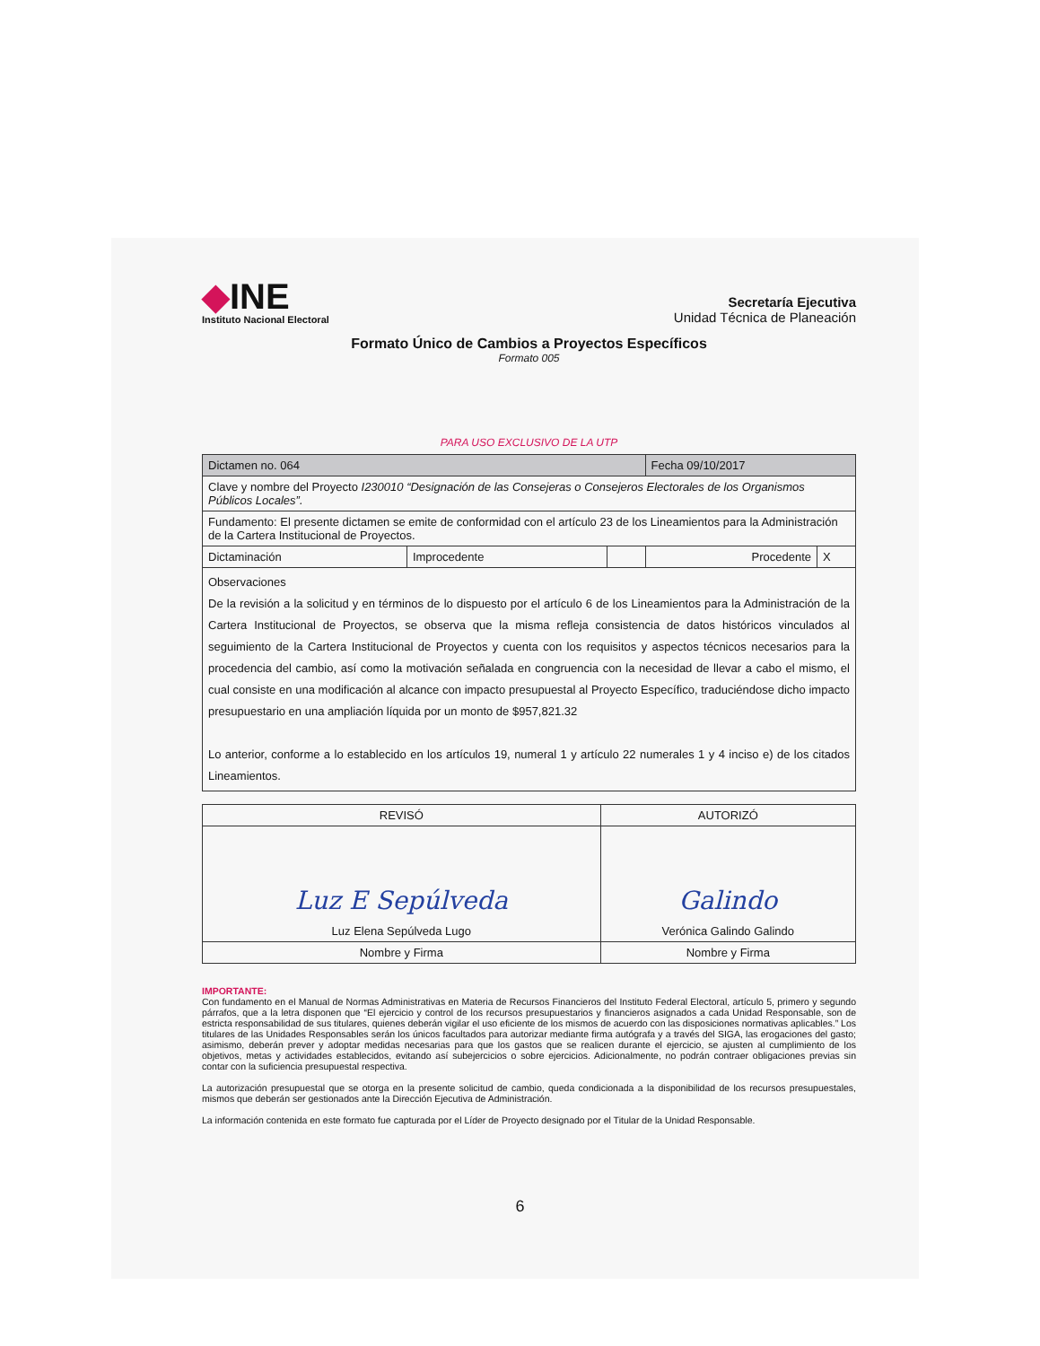◆INE
Instituto Nacional Electoral
Secretaría Ejecutiva
Unidad Técnica de Planeación
Formato Único de Cambios a Proyectos Específicos
Formato 005
PARA USO EXCLUSIVO DE LA UTP
| Dictamen no. 064 | | | Fecha 09/10/2017 | |
| Clave y nombre del Proyecto I230010 “Designación de las Consejeras o Consejeros Electorales de los Organismos Públicos Locales”. | | | | |
| Fundamento: El presente dictamen se emite de conformidad con el artículo 23 de los Lineamientos para la Administración de la Cartera Institucional de Proyectos. | | | | |
| Dictaminación | Improcedente | | Procedente | X |
| Observaciones De la revisión a la solicitud y en términos de lo dispuesto por el artículo 6 de los Lineamientos para la Administración de la Cartera Institucional de Proyectos, se observa que la misma refleja consistencia de datos históricos vinculados al seguimiento de la Cartera Institucional de Proyectos y cuenta con los requisitos y aspectos técnicos necesarios para la procedencia del cambio, así como la motivación señalada en congruencia con la necesidad de llevar a cabo el mismo, el cual consiste en una modificación al alcance con impacto presupuestal al Proyecto Específico, traduciéndose dicho impacto presupuestario en una ampliación líquida por un monto de $957,821.32 Lo anterior, conforme a lo establecido en los artículos 19, numeral 1 y artículo 22 numerales 1 y 4 inciso e) de los citados Lineamientos. | | | | |
| REVISÓ | AUTORIZÓ |
| Luz E Sepúlveda Luz Elena Sepúlveda Lugo | Galindo Verónica Galindo Galindo |
| Nombre y Firma | Nombre y Firma |
IMPORTANTE:
Con fundamento en el Manual de Normas Administrativas en Materia de Recursos Financieros del Instituto Federal Electoral, artículo 5, primero y segundo párrafos, que a la letra disponen que “El ejercicio y control de los recursos presupuestarios y financieros asignados a cada Unidad Responsable, son de estricta responsabilidad de sus titulares, quienes deberán vigilar el uso eficiente de los mismos de acuerdo con las disposiciones normativas aplicables.” Los titulares de las Unidades Responsables serán los únicos facultados para autorizar mediante firma autógrafa y a través del SIGA, las erogaciones del gasto; asimismo, deberán prever y adoptar medidas necesarias para que los gastos que se realicen durante el ejercicio, se ajusten al cumplimiento de los objetivos, metas y actividades establecidos, evitando así subejercicios o sobre ejercicios. Adicionalmente, no podrán contraer obligaciones previas sin contar con la suficiencia presupuestal respectiva.
La autorización presupuestal que se otorga en la presente solicitud de cambio, queda condicionada a la disponibilidad de los recursos presupuestales, mismos que deberán ser gestionados ante la Dirección Ejecutiva de Administración.
La información contenida en este formato fue capturada por el Líder de Proyecto designado por el Titular de la Unidad Responsable.
6